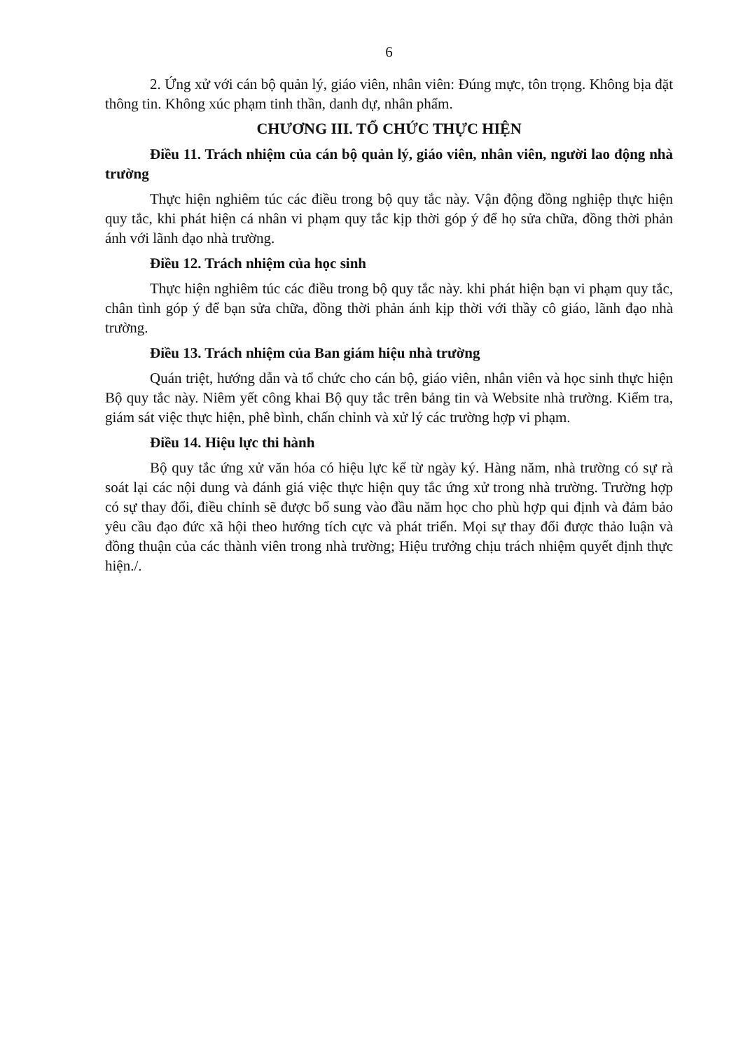6
2. Ứng xử với cán bộ quản lý, giáo viên, nhân viên: Đúng mực, tôn trọng. Không bịa đặt thông tin. Không xúc phạm tinh thần, danh dự, nhân phẩm.
CHƯƠNG III. TỔ CHỨC THỰC HIỆN
Điều 11. Trách nhiệm của cán bộ quản lý, giáo viên, nhân viên, người lao động nhà trường
Thực hiện nghiêm túc các điều trong bộ quy tắc này. Vận động đồng nghiệp thực hiện quy tắc, khi phát hiện cá nhân vi phạm quy tắc kịp thời góp ý để họ sửa chữa, đồng thời phản ánh với lãnh đạo nhà trường.
Điều 12. Trách nhiệm của học sinh
Thực hiện nghiêm túc các điều trong bộ quy tắc này. khi phát hiện bạn vi phạm quy tắc, chân tình góp ý để bạn sửa chữa, đồng thời phản ánh kịp thời với thầy cô giáo, lãnh đạo nhà trường.
Điều 13. Trách nhiệm của Ban giám hiệu nhà trường
Quán triệt, hướng dẫn và tổ chức cho cán bộ, giáo viên, nhân viên và học sinh thực hiện Bộ quy tắc này. Niêm yết công khai Bộ quy tắc trên bảng tin và Website nhà trường. Kiểm tra, giám sát việc thực hiện, phê bình, chấn chỉnh và xử lý các trường hợp vi phạm.
Điều 14. Hiệu lực thi hành
Bộ quy tắc ứng xử văn hóa có hiệu lực kể từ ngày ký. Hàng năm, nhà trường có sự rà soát lại các nội dung và đánh giá việc thực hiện quy tắc ứng xử trong nhà trường. Trường hợp có sự thay đổi, điều chỉnh sẽ được bổ sung vào đầu năm học cho phù hợp qui định và đảm bảo yêu cầu đạo đức xã hội theo hướng tích cực và phát triển. Mọi sự thay đổi được thảo luận và đồng thuận của các thành viên trong nhà trường; Hiệu trưởng chịu trách nhiệm quyết định thực hiện./.